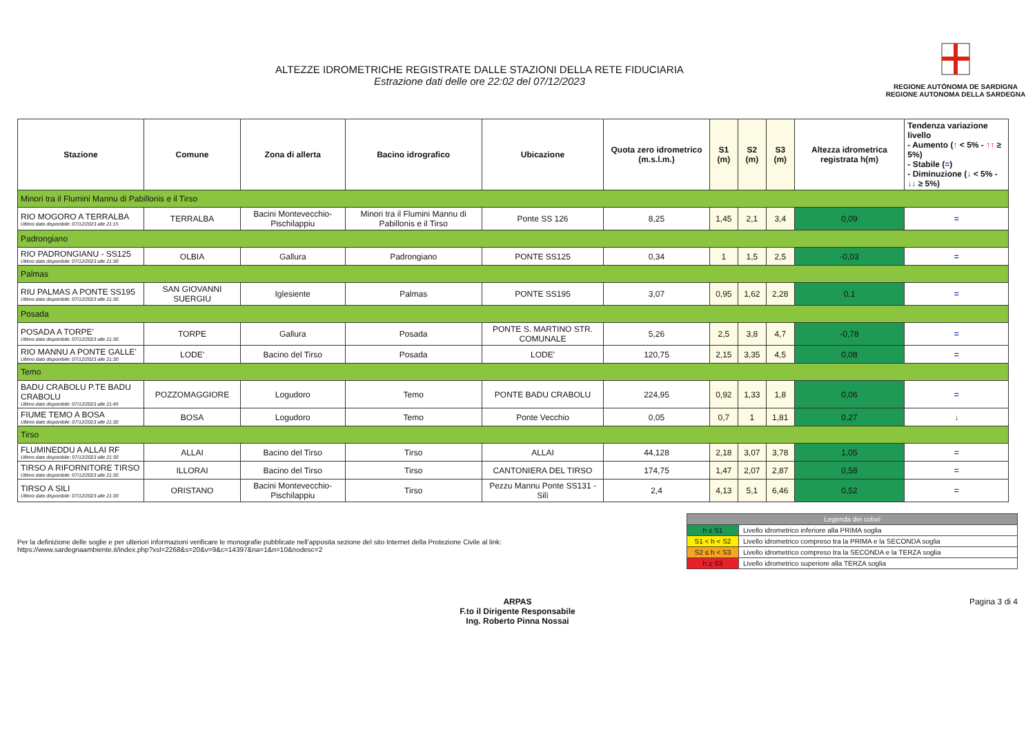ALTEZZE IDROMETRICHE REGISTRATE DALLE STAZIONI DELLA RETE FIDUCIARIA
Estrazione dati delle ore 22:02 del 07/12/2023
REGIONE AUTÒNOMA DE SARDIGNA
REGIONE AUTONOMA DELLA SARDEGNA
| Stazione | Comune | Zona di allerta | Bacino idrografico | Ubicazione | Quota zero idrometrico (m.s.l.m.) | S1 (m) | S2 (m) | S3 (m) | Altezza idrometrica registrata h(m) | Tendenza variazione livello - Aumento ( ↑ < 5% - ↑↑ ≥ 5%) - Stabile ( = ) - Diminuzione ( ↓ < 5% - ↓↓ ≥ 5%) |
| --- | --- | --- | --- | --- | --- | --- | --- | --- | --- | --- |
| Minori tra il Flumini Mannu di Pabillonis e il Tirso | | | | | | | | | | |
| RIO MOGORO A TERRALBA Ultimo dato disponibile: 07/12/2023 alle 21:15 | TERRALBA | Bacini Montevecchio-Pischilappiu | Minori tra il Flumini Mannu di Pabillonis e il Tirso | Ponte SS 126 | 8,25 | 1,45 | 2,1 | 3,4 | 0,09 | = |
| Padrongiano | | | | | | | | | | |
| RIO PADRONGIANU - SS125 Ultimo dato disponibile: 07/12/2023 alle 21:30 | OLBIA | Gallura | Padrongiano | PONTE SS125 | 0,34 | 1 | 1,5 | 2,5 | -0,03 | = |
| Palmas | | | | | | | | | | |
| RIU PALMAS A PONTE SS195 Ultimo dato disponibile: 07/12/2023 alle 21:30 | SAN GIOVANNI SUERGIU | Iglesiente | Palmas | PONTE SS195 | 3,07 | 0,95 | 1,62 | 2,28 | 0,1 | = |
| Posada | | | | | | | | | | |
| POSADA A TORPE' Ultimo dato disponibile: 07/12/2023 alle 21:30 | TORPE | Gallura | Posada | PONTE S. MARTINO STR. COMUNALE | 5,26 | 2,5 | 3,8 | 4,7 | -0,78 | = |
| RIO MANNU A PONTE GALLE' Ultimo dato disponibile: 07/12/2023 alle 21:30 | LODE' | Bacino del Tirso | Posada | LODE' | 120,75 | 2,15 | 3,35 | 4,5 | 0,08 | = |
| Temo | | | | | | | | | | |
| BADU CRABOLU P.TE BADU CRABOLU Ultimo dato disponibile: 07/12/2023 alle 21:45 | POZZOMAGGIORE | Logudoro | Temo | PONTE BADU CRABOLU | 224,95 | 0,92 | 1,33 | 1,8 | 0,06 | = |
| FIUME TEMO A BOSA Ultimo dato disponibile: 07/12/2023 alle 21:30 | BOSA | Logudoro | Temo | Ponte Vecchio | 0,05 | 0,7 | 1 | 1,81 | 0,27 | ↓ |
| Tirso | | | | | | | | | | |
| FLUMINEDDU A ALLAI RF Ultimo dato disponibile: 07/12/2023 alle 21:30 | ALLAI | Bacino del Tirso | Tirso | ALLAI | 44,128 | 2,18 | 3,07 | 3,78 | 1,05 | = |
| TIRSO A RIFORNITORE TIRSO Ultimo dato disponibile: 07/12/2023 alle 21:30 | ILLORAI | Bacino del Tirso | Tirso | CANTONIERA DEL TIRSO | 174,75 | 1,47 | 2,07 | 2,87 | 0,58 | = |
| TIRSO A SILI Ultimo dato disponibile: 07/12/2023 alle 21:30 | ORISTANO | Bacini Montevecchio-Pischilappiu | Tirso | Pezzu Mannu Ponte SS131 - Silì | 2,4 | 4,13 | 5,1 | 6,46 | 0,52 | = |
Per la definizione delle soglie e per ulteriori informazioni verificare le monografie pubblicate nell'apposita sezione del sito Internet della Protezione Civile al link:
https://www.sardegnaambiente.it/index.php?xsl=2268&s=20&v=9&c=14397&na=1&n=10&nodesc=2
| Legenda dei colori | |
| h ≤ S1 | Livello idrometrico inferiore alla PRIMA soglia |
| S1 < h < S2 | Livello idrometrico compreso tra la PRIMA e la SECONDA soglia |
| S2 ≤ h < S3 | Livello idrometrico compreso tra la SECONDA e la TERZA soglia |
| h ≥ S3 | Livello idrometrico superiore alla TERZA soglia |
ARPAS
F.to il Dirigente Responsabile
Ing. Roberto Pinna Nossai
Pagina 3 di 4